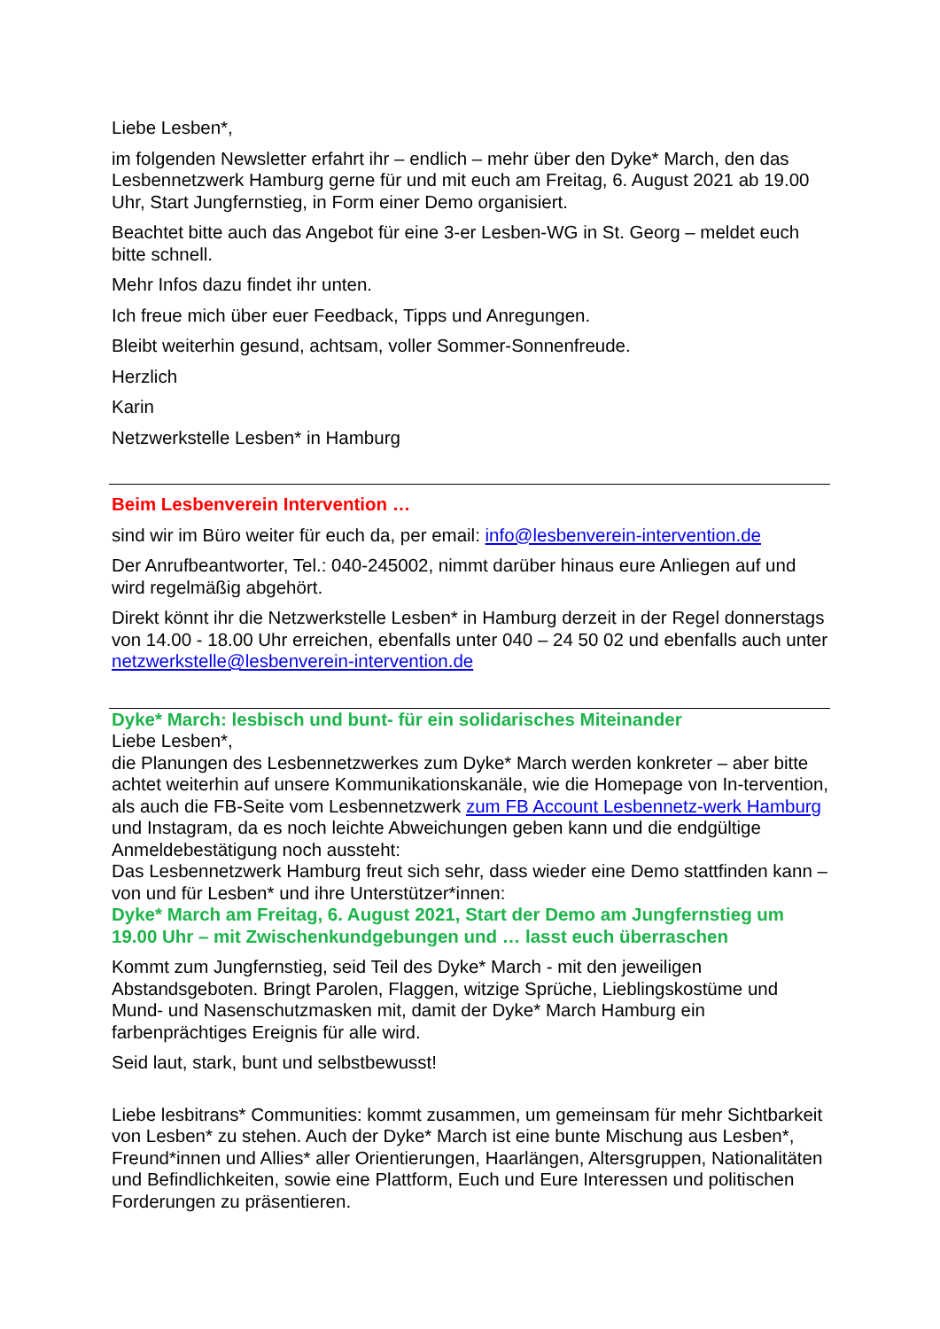Liebe Lesben*,
im folgenden Newsletter erfahrt ihr – endlich – mehr über den Dyke* March, den das Lesbennetzwerk Hamburg gerne für und mit euch am Freitag, 6. August 2021 ab 19.00 Uhr, Start Jungfernstieg, in Form einer Demo organisiert.
Beachtet bitte auch das Angebot für eine 3-er Lesben-WG in St. Georg – meldet euch bitte schnell.
Mehr Infos dazu findet ihr unten.
Ich freue mich über euer Feedback, Tipps und Anregungen.
Bleibt weiterhin gesund, achtsam, voller Sommer-Sonnenfreude.
Herzlich
Karin
Netzwerkstelle Lesben* in Hamburg
Beim Lesbenverein Intervention …
sind wir im Büro weiter für euch da, per email: info@lesbenverein-intervention.de
Der Anrufbeantworter, Tel.: 040-245002, nimmt darüber hinaus eure Anliegen auf und wird regelmäßig abgehört.
Direkt könnt ihr die Netzwerkstelle Lesben* in Hamburg derzeit in der Regel donnerstags von 14.00 - 18.00 Uhr erreichen, ebenfalls unter 040 – 24 50 02 und ebenfalls auch unter netzwerkstelle@lesbenverein-intervention.de
Dyke* March: lesbisch und bunt- für ein solidarisches Miteinander
Liebe Lesben*,
die Planungen des Lesbennetzwerkes zum Dyke* March werden konkreter – aber bitte achtet weiterhin auf unsere Kommunikationskanäle, wie die Homepage von In-tervention, als auch die FB-Seite vom Lesbennetzwerk zum FB Account Lesbennetz-werk Hamburg und Instagram, da es noch leichte Abweichungen geben kann und die endgültige Anmeldebestätigung noch aussteht:
Das Lesbennetzwerk Hamburg freut sich sehr, dass wieder eine Demo stattfinden kann – von und für Lesben* und ihre Unterstützer*innen:
Dyke* March am Freitag, 6. August 2021, Start der Demo am Jungfernstieg um 19.00 Uhr – mit Zwischenkundgebungen und … lasst euch überraschen
Kommt zum Jungfernstieg, seid Teil des Dyke* March - mit den jeweiligen Abstandsgeboten. Bringt Parolen, Flaggen, witzige Sprüche, Lieblingskostüme und Mund- und Nasenschutzmasken mit, damit der Dyke* March Hamburg ein farbenprächtiges Ereignis für alle wird.
Seid laut, stark, bunt und selbstbewusst!
Liebe lesbitrans* Communities: kommt zusammen, um gemeinsam für mehr Sichtbarkeit von Lesben* zu stehen. Auch der Dyke* March ist eine bunte Mischung aus Lesben*, Freund*innen und Allies* aller Orientierungen, Haarlängen, Altersgruppen, Nationalitäten und Befindlichkeiten, sowie eine Plattform, Euch und Eure Interessen und politischen Forderungen zu präsentieren.